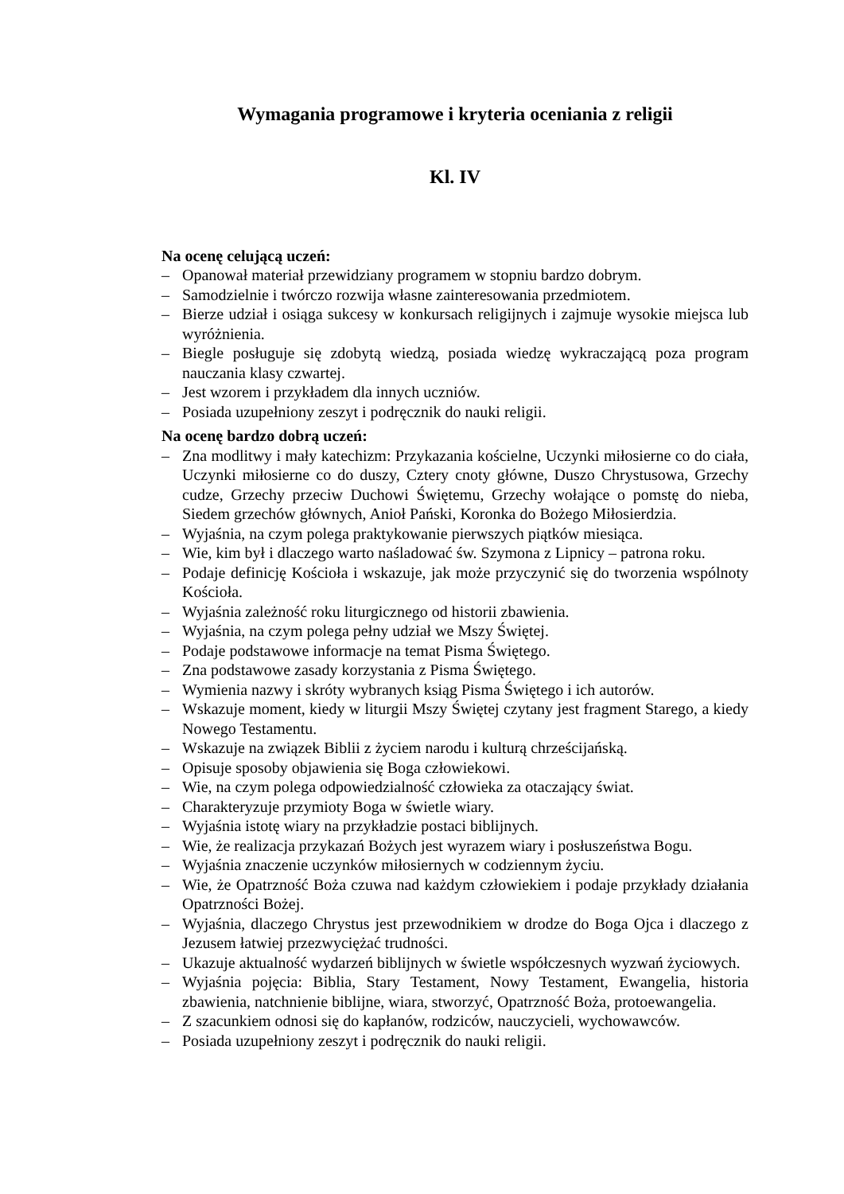Wymagania programowe i kryteria oceniania z religii
Kl. IV
Na ocenę celującą uczeń:
– Opanował materiał przewidziany programem w stopniu bardzo dobrym.
– Samodzielnie i twórczo rozwija własne zainteresowania przedmiotem.
– Bierze udział i osiąga sukcesy w konkursach religijnych i zajmuje wysokie miejsca lub wyróżnienia.
– Biegle posługuje się zdobytą wiedzą, posiada wiedzę wykraczającą poza program nauczania klasy czwartej.
– Jest wzorem i przykładem dla innych uczniów.
– Posiada uzupełniony zeszyt i podręcznik do nauki religii.
Na ocenę bardzo dobrą uczeń:
– Zna modlitwy i mały katechizm: Przykazania kościelne, Uczynki miłosierne co do ciała, Uczynki miłosierne co do duszy, Cztery cnoty główne, Duszo Chrystusowa, Grzechy cudze, Grzechy przeciw Duchowi Świętemu, Grzechy wołające o pomstę do nieba, Siedem grzechów głównych, Anioł Pański, Koronka do Bożego Miłosierdzia.
– Wyjaśnia, na czym polega praktykowanie pierwszych piątków miesiąca.
– Wie, kim był i dlaczego warto naśladować św. Szymona z Lipnicy – patrona roku.
– Podaje definicję Kościoła i wskazuje, jak może przyczynić się do tworzenia wspólnoty Kościoła.
– Wyjaśnia zależność roku liturgicznego od historii zbawienia.
– Wyjaśnia, na czym polega pełny udział we Mszy Świętej.
– Podaje podstawowe informacje na temat Pisma Świętego.
– Zna podstawowe zasady korzystania z Pisma Świętego.
– Wymienia nazwy i skróty wybranych ksiąg Pisma Świętego i ich autorów.
– Wskazuje moment, kiedy w liturgii Mszy Świętej czytany jest fragment Starego, a kiedy Nowego Testamentu.
– Wskazuje na związek Biblii z życiem narodu i kulturą chrześcijańską.
– Opisuje sposoby objawienia się Boga człowiekowi.
– Wie, na czym polega odpowiedzialność człowieka za otaczający świat.
– Charakteryzuje przymioty Boga w świetle wiary.
– Wyjaśnia istotę wiary na przykładzie postaci biblijnych.
– Wie, że realizacja przykazań Bożych jest wyrazem wiary i posłuszeństwa Bogu.
– Wyjaśnia znaczenie uczynków miłosiernych w codziennym życiu.
– Wie, że Opatrzność Boża czuwa nad każdym człowiekiem i podaje przykłady działania Opatrzności Bożej.
– Wyjaśnia, dlaczego Chrystus jest przewodnikiem w drodze do Boga Ojca i dlaczego z Jezusem łatwiej przezwyciężać trudności.
– Ukazuje aktualność wydarzeń biblijnych w świetle współczesnych wyzwań życiowych.
– Wyjaśnia pojęcia: Biblia, Stary Testament, Nowy Testament, Ewangelia, historia zbawienia, natchnienie biblijne, wiara, stworzyć, Opatrzność Boża, protoewangelia.
– Z szacunkiem odnosi się do kapłanów, rodziców, nauczycieli, wychowawców.
– Posiada uzupełniony zeszyt i podręcznik do nauki religii.